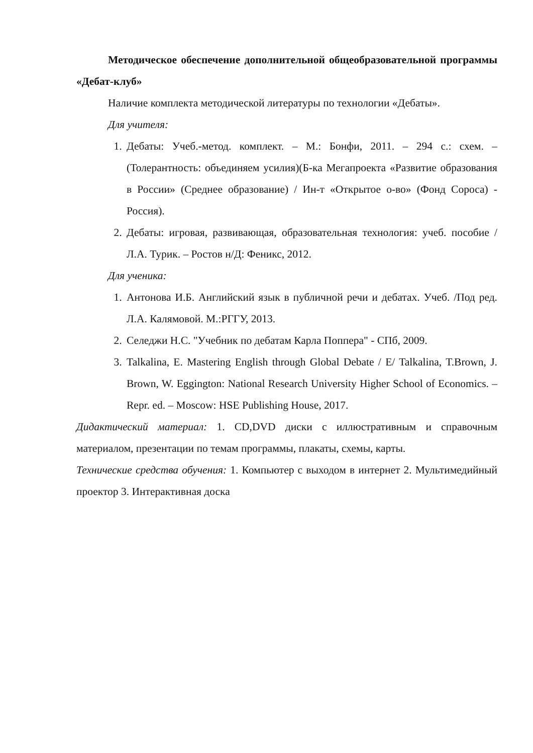Методическое обеспечение дополнительной общеобразовательной программы «Дебат-клуб»
Наличие комплекта методической литературы по технологии «Дебаты».
Для учителя:
1. Дебаты: Учеб.-метод. комплект. – М.: Бонфи, 2011. – 294 с.: схем. – (Толерантность: объединяем усилия)(Б-ка Мегапроекта «Развитие образования в России» (Среднее образование) / Ин-т «Открытое о-во» (Фонд Сороса) - Россия).
2. Дебаты: игровая, развивающая, образовательная технология: учеб. пособие / Л.А. Турик. – Ростов н/Д: Феникс, 2012.
Для ученика:
1. Антонова И.Б. Английский язык в публичной речи и дебатах. Учеб. /Под ред. Л.А. Калямовой. М.:РГГУ, 2013.
2. Селеджи Н.С. "Учебник по дебатам Карла Поппера" - СПб, 2009.
3. Talkalina, E. Mastering English through Global Debate / E/ Talkalina, T.Brown, J. Brown, W. Eggington: National Research University Higher School of Economics. – Repr. ed. – Moscow: HSE Publishing House, 2017.
Дидактический материал: 1. CD,DVD диски с иллюстративным и справочным материалом, презентации по темам программы, плакаты, схемы, карты.
Технические средства обучения: 1. Компьютер с выходом в интернет 2. Мультимедийный проектор 3. Интерактивная доска